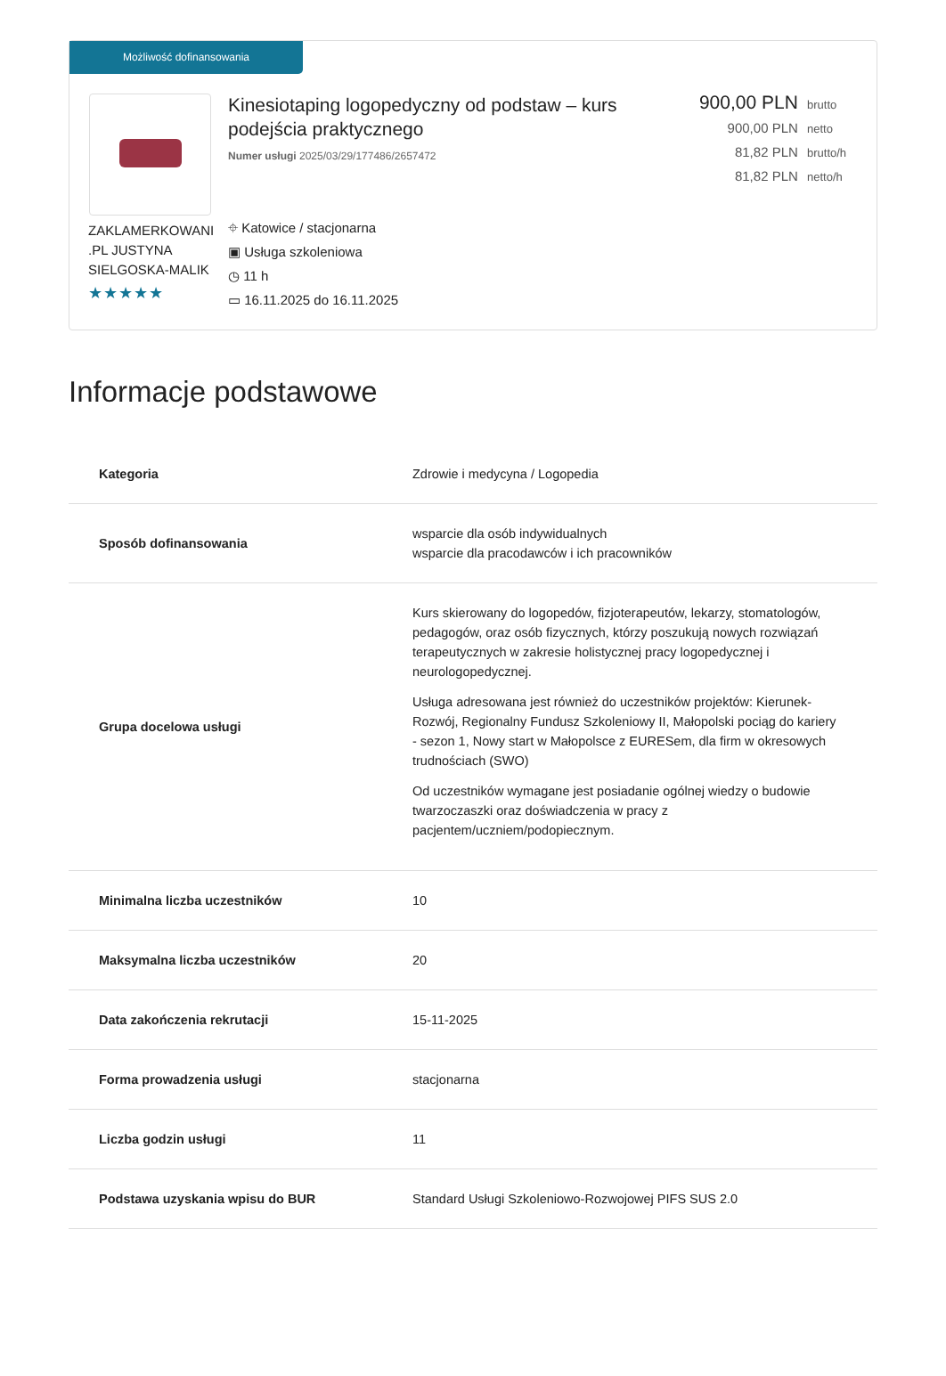Możliwość dofinansowania
ZAKLAMERKOWANI .PL JUSTYNA SIELGOSKA-MALIK
★★★★★
Kinesiotaping logopedyczny od podstaw – kurs podejścia praktycznego
Numer usługi 2025/03/29/177486/2657472
⌖ Katowice / stacjonarna
▣ Usługa szkoleniowa
◷ 11 h
▭ 16.11.2025 do 16.11.2025
900,00 PLN brutto
900,00 PLN netto
81,82 PLN brutto/h
81,82 PLN netto/h
Informacje podstawowe
| Kategoria | Zdrowie i medycyna / Logopedia |
| Sposób dofinansowania | wsparcie dla osób indywidualnych wsparcie dla pracodawców i ich pracowników |
| Grupa docelowa usługi | Kurs skierowany do logopedów, fizjoterapeutów, lekarzy, stomatologów, pedagogów, oraz osób fizycznych, którzy poszukują nowych rozwiązań terapeutycznych w zakresie holistycznej pracy logopedycznej i neurologopedycznej. Usługa adresowana jest również do uczestników projektów: Kierunek-Rozwój, Regionalny Fundusz Szkoleniowy II, Małopolski pociąg do kariery - sezon 1, Nowy start w Małopolsce z EURESem, dla firm w okresowych trudnościach (SWO) Od uczestników wymagane jest posiadanie ogólnej wiedzy o budowie twarzoczaszki oraz doświadczenia w pracy z pacjentem/uczniem/podopiecznym. |
| Minimalna liczba uczestników | 10 |
| Maksymalna liczba uczestników | 20 |
| Data zakończenia rekrutacji | 15-11-2025 |
| Forma prowadzenia usługi | stacjonarna |
| Liczba godzin usługi | 11 |
| Podstawa uzyskania wpisu do BUR | Standard Usługi Szkoleniowo-Rozwojowej PIFS SUS 2.0 |